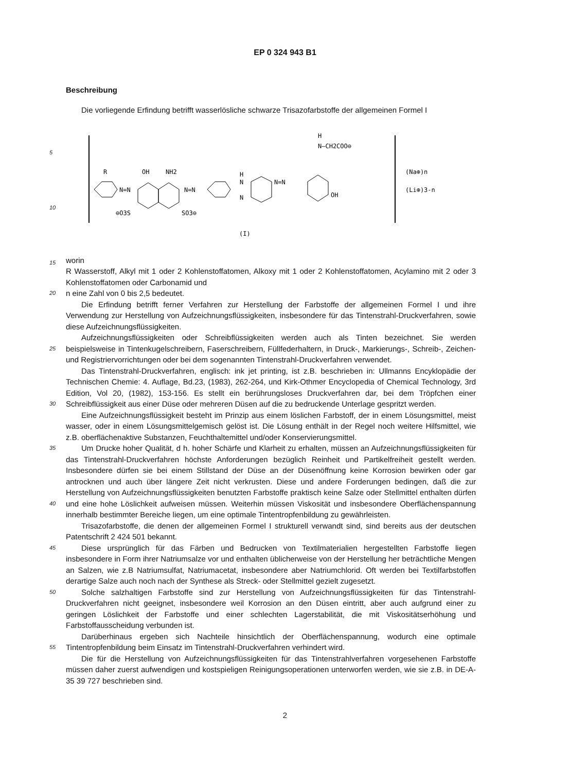EP 0 324 943 B1
Beschreibung
Die vorliegende Erfindung betrifft wasserlösliche schwarze Trisazofarbstoffe der allgemeinen Formel I
5
10
15
R
N=N
OH
NH2
N=N
⊖O3S
SO3⊖
H
N
N
N=N
H
N—CH2COO⊖
OH
(Na⊕)n
(Li⊕)3-n
(I)
worin
R Wasserstoff, Alkyl mit 1 oder 2 Kohlenstoffatomen, Alkoxy mit 1 oder 2 Kohlenstoffatomen, Acylamino mit 2 oder 3 Kohlenstoffatomen oder Carbonamid und
20
n eine Zahl von 0 bis 2,5 bedeutet.
Die Erfindung betrifft ferner Verfahren zur Herstellung der Farbstoffe der allgemeinen Formel I und ihre Verwendung zur Herstellung von Aufzeichnungsflüssigkeiten, insbesondere für das Tintenstrahl-Druckverfahren, sowie diese Aufzeichnungsflüssigkeiten.
25
Aufzeichnungsflüssigkeiten oder Schreibflüssigkeiten werden auch als Tinten bezeichnet. Sie werden beispielsweise in Tintenkugelschreibern, Faserschreibern, Füllfederhaltern, in Druck-, Markierungs-, Schreib-, Zeichen- und Registriervorrichtungen oder bei dem sogenannten Tintenstrahl-Druckverfahren verwendet.
30
Das Tintenstrahl-Druckverfahren, englisch: ink jet printing, ist z.B. beschrieben in: Ullmanns Encyklopädie der Technischen Chemie: 4. Auflage, Bd.23, (1983), 262-264, und Kirk-Othmer Encyclopedia of Chemical Technology, 3rd Edition, Vol 20, (1982), 153-156. Es stellt ein berührungsloses Druckverfahren dar, bei dem Tröpfchen einer Schreibflüssigkeit aus einer Düse oder mehreren Düsen auf die zu bedruckende Unterlage gespritzt werden.
Eine Aufzeichnungsflüssigkeit besteht im Prinzip aus einem löslichen Farbstoff, der in einem Lösungsmittel, meist wasser, oder in einem Lösungsmittelgemisch gelöst ist. Die Lösung enthält in der Regel noch weitere Hilfsmittel, wie z.B. oberflächenaktive Substanzen, Feuchthaltemittel und/oder Konservierungsmittel.
35
40
Um Drucke hoher Qualität, d h. hoher Schärfe und Klarheit zu erhalten, müssen an Aufzeichnungsflüssigkeiten für das Tintenstrahl-Druckverfahren höchste Anforderungen bezüglich Reinheit und Partikelfreiheit gestellt werden. Insbesondere dürfen sie bei einem Stillstand der Düse an der Düsenöffnung keine Korrosion bewirken oder gar antrocknen und auch über längere Zeit nicht verkrusten. Diese und andere Forderungen bedingen, daß die zur Herstellung von Aufzeichnungsflüssigkeiten benutzten Farbstoffe praktisch keine Salze oder Stellmittel enthalten dürfen und eine hohe Löslichkeit aufweisen müssen. Weiterhin müssen Viskosität und insbesondere Oberflächenspannung innerhalb bestimmter Bereiche liegen, um eine optimale Tintentropfenbildung zu gewährleisten.
Trisazofarbstoffe, die denen der allgemeinen Formel I strukturell verwandt sind, sind bereits aus der deutschen Patentschrift 2 424 501 bekannt.
45
Diese ursprünglich für das Färben und Bedrucken von Textilmaterialien hergestellten Farbstoffe liegen insbesondere in Form ihrer Natriumsalze vor und enthalten üblicherweise von der Herstellung her beträchtliche Mengen an Salzen, wie z.B Natriumsulfat, Natriumacetat, insbesondere aber Natriumchlorid. Oft werden bei Textilfarbstoffen derartige Salze auch noch nach der Synthese als Streck- oder Stellmittel gezielt zugesetzt.
50
Solche salzhaltigen Farbstoffe sind zur Herstellung von Aufzeichnungsflüssigkeiten für das Tintenstrahl-Druckverfahren nicht geeignet, insbesondere weil Korrosion an den Düsen eintritt, aber auch aufgrund einer zu geringen Löslichkeit der Farbstoffe und einer schlechten Lagerstabilität, die mit Viskositätserhöhung und Farbstoffausscheidung verbunden ist.
55
Darüberhinaus ergeben sich Nachteile hinsichtlich der Oberflächenspannung, wodurch eine optimale Tintentropfenbildung beim Einsatz im Tintenstrahl-Druckverfahren verhindert wird.
Die für die Herstellung von Aufzeichnungsflüssigkeiten für das Tintenstrahlverfahren vorgesehenen Farbstoffe müssen daher zuerst aufwendigen und kostspieligen Reinigungsoperationen unterworfen werden, wie sie z.B. in DE-A-35 39 727 beschrieben sind.
2